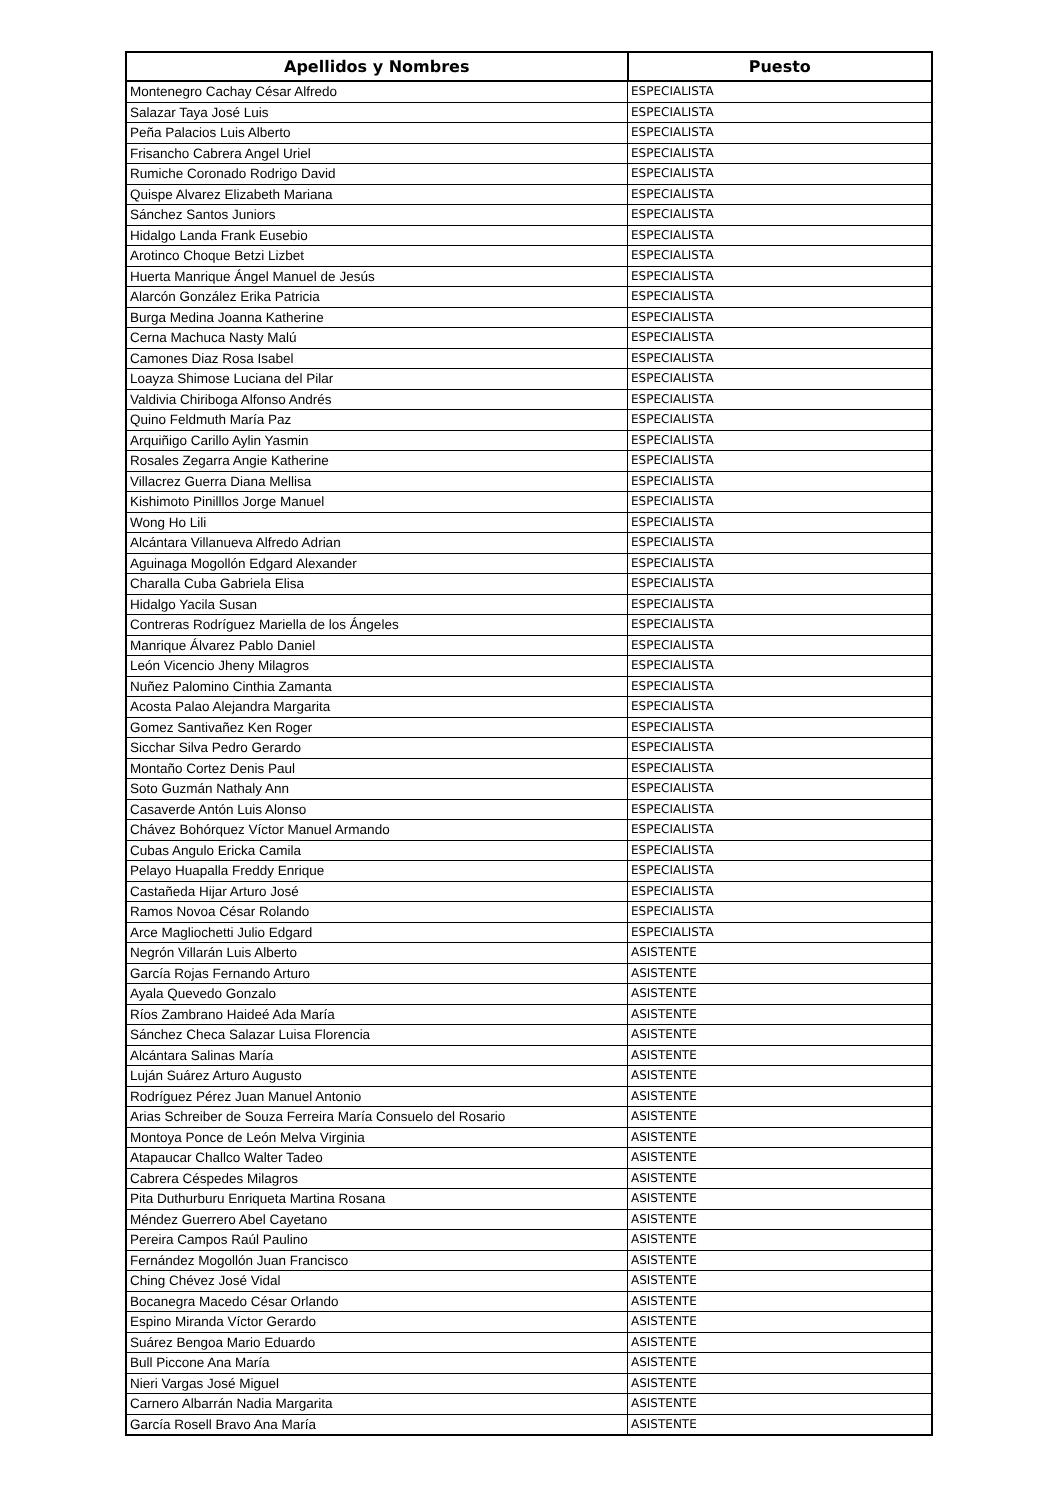| Apellidos y Nombres | Puesto |
| --- | --- |
| Montenegro Cachay César Alfredo | ESPECIALISTA |
| Salazar Taya José Luis | ESPECIALISTA |
| Peña Palacios Luis Alberto | ESPECIALISTA |
| Frisancho Cabrera Angel Uriel | ESPECIALISTA |
| Rumiche Coronado Rodrigo David | ESPECIALISTA |
| Quispe Alvarez Elizabeth Mariana | ESPECIALISTA |
| Sánchez Santos Juniors | ESPECIALISTA |
| Hidalgo Landa Frank Eusebio | ESPECIALISTA |
| Arotinco Choque Betzi Lizbet | ESPECIALISTA |
| Huerta Manrique Ángel Manuel de Jesús | ESPECIALISTA |
| Alarcón González Erika Patricia | ESPECIALISTA |
| Burga Medina Joanna Katherine | ESPECIALISTA |
| Cerna Machuca Nasty Malú | ESPECIALISTA |
| Camones Diaz Rosa Isabel | ESPECIALISTA |
| Loayza Shimose Luciana del Pilar | ESPECIALISTA |
| Valdivia Chiriboga Alfonso Andrés | ESPECIALISTA |
| Quino Feldmuth María Paz | ESPECIALISTA |
| Arquiñigo Carillo Aylin Yasmin | ESPECIALISTA |
| Rosales Zegarra Angie Katherine | ESPECIALISTA |
| Villacrez Guerra Diana Mellisa | ESPECIALISTA |
| Kishimoto Pinilllos Jorge Manuel | ESPECIALISTA |
| Wong Ho Lili | ESPECIALISTA |
| Alcántara Villanueva Alfredo Adrian | ESPECIALISTA |
| Aguinaga Mogollón Edgard Alexander | ESPECIALISTA |
| Charalla Cuba Gabriela Elisa | ESPECIALISTA |
| Hidalgo Yacila Susan | ESPECIALISTA |
| Contreras Rodríguez Mariella de los Ángeles | ESPECIALISTA |
| Manrique Álvarez Pablo Daniel | ESPECIALISTA |
| León Vicencio Jheny Milagros | ESPECIALISTA |
| Nuñez Palomino Cinthia Zamanta | ESPECIALISTA |
| Acosta Palao Alejandra Margarita | ESPECIALISTA |
| Gomez Santivañez Ken Roger | ESPECIALISTA |
| Sicchar Silva Pedro Gerardo | ESPECIALISTA |
| Montaño Cortez Denis Paul | ESPECIALISTA |
| Soto Guzmán Nathaly Ann | ESPECIALISTA |
| Casaverde Antón Luis Alonso | ESPECIALISTA |
| Chávez Bohórquez Víctor Manuel Armando | ESPECIALISTA |
| Cubas Angulo Ericka Camila | ESPECIALISTA |
| Pelayo Huapalla Freddy Enrique | ESPECIALISTA |
| Castañeda Hijar Arturo José | ESPECIALISTA |
| Ramos Novoa César Rolando | ESPECIALISTA |
| Arce Magliochetti Julio Edgard | ESPECIALISTA |
| Negrón Villarán Luis Alberto | ASISTENTE |
| García Rojas Fernando Arturo | ASISTENTE |
| Ayala Quevedo Gonzalo | ASISTENTE |
| Ríos Zambrano Haideé Ada María | ASISTENTE |
| Sánchez Checa Salazar Luisa Florencia | ASISTENTE |
| Alcántara Salinas María | ASISTENTE |
| Luján Suárez Arturo Augusto | ASISTENTE |
| Rodríguez Pérez Juan Manuel Antonio | ASISTENTE |
| Arias Schreiber de Souza Ferreira María Consuelo del Rosario | ASISTENTE |
| Montoya Ponce de León Melva Virginia | ASISTENTE |
| Atapaucar Challco Walter Tadeo | ASISTENTE |
| Cabrera Céspedes Milagros | ASISTENTE |
| Pita Duthurburu Enriqueta Martina Rosana | ASISTENTE |
| Méndez Guerrero Abel Cayetano | ASISTENTE |
| Pereira Campos Raúl Paulino | ASISTENTE |
| Fernández Mogollón Juan Francisco | ASISTENTE |
| Ching Chévez José Vidal | ASISTENTE |
| Bocanegra Macedo César Orlando | ASISTENTE |
| Espino Miranda Víctor Gerardo | ASISTENTE |
| Suárez Bengoa Mario Eduardo | ASISTENTE |
| Bull Piccone Ana María | ASISTENTE |
| Nieri Vargas José Miguel | ASISTENTE |
| Carnero Albarrán Nadia Margarita | ASISTENTE |
| García Rosell Bravo Ana María | ASISTENTE |